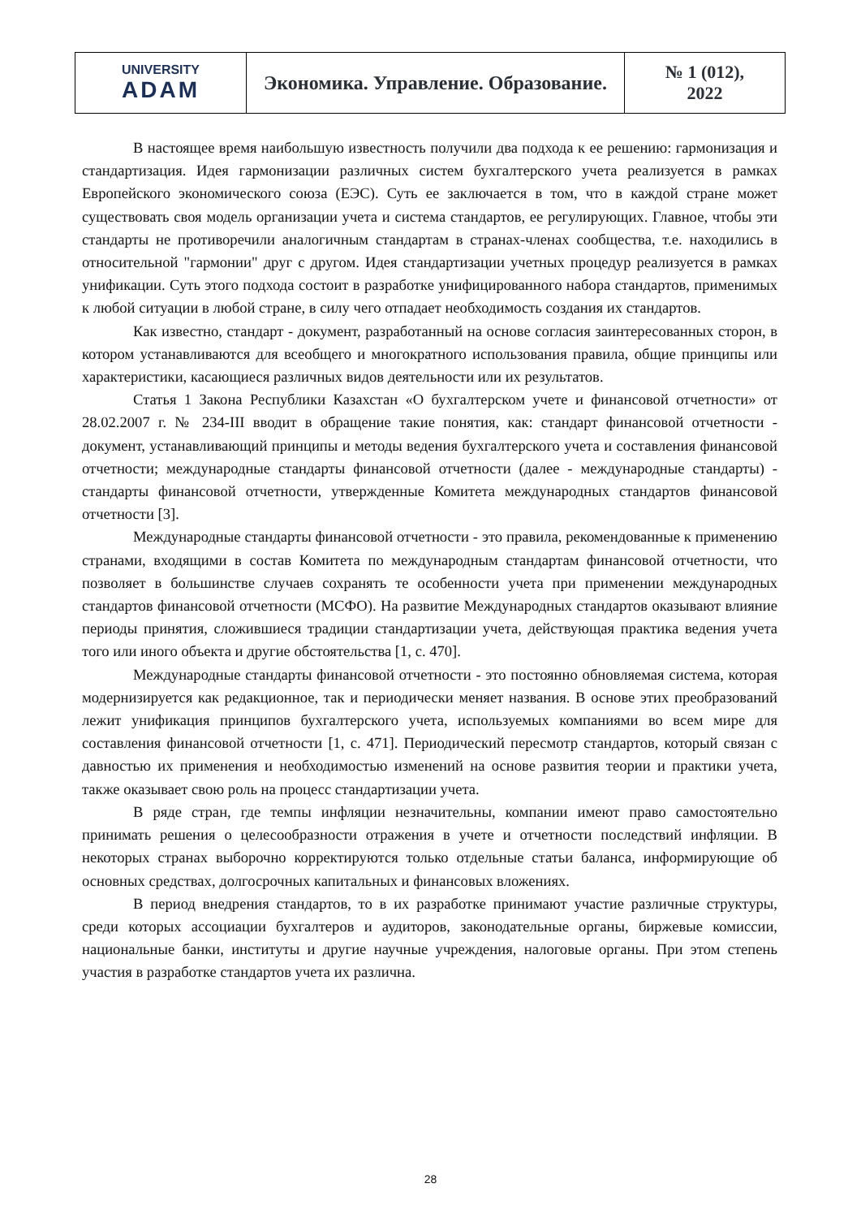| UNIVERSITY ADAM | Экономика. Управление. Образование. | № 1 (012), 2022 |
В настоящее время наибольшую известность получили два подхода к ее решению: гармонизация и стандартизация. Идея гармонизации различных систем бухгалтерского учета реализуется в рамках Европейского экономического союза (ЕЭС). Суть ее заключается в том, что в каждой стране может существовать своя модель организации учета и система стандартов, ее регулирующих. Главное, чтобы эти стандарты не противоречили аналогичным стандартам в странах-членах сообщества, т.е. находились в относительной "гармонии" друг с другом. Идея стандартизации учетных процедур реализуется в рамках унификации. Суть этого подхода состоит в разработке унифицированного набора стандартов, применимых к любой ситуации в любой стране, в силу чего отпадает необходимость создания их стандартов.
Как известно, стандарт - документ, разработанный на основе согласия заинтересованных сторон, в котором устанавливаются для всеобщего и многократного использования правила, общие принципы или характеристики, касающиеся различных видов деятельности или их результатов.
Статья 1 Закона Республики Казахстан «О бухгалтерском учете и финансовой отчетности» от 28.02.2007 г. № 234-III вводит в обращение такие понятия, как: стандарт финансовой отчетности - документ, устанавливающий принципы и методы ведения бухгалтерского учета и составления финансовой отчетности; международные стандарты финансовой отчетности (далее - международные стандарты) - стандарты финансовой отчетности, утвержденные Комитета международных стандартов финансовой отчетности [3].
Международные стандарты финансовой отчетности - это правила, рекомендованные к применению странами, входящими в состав Комитета по международным стандартам финансовой отчетности, что позволяет в большинстве случаев сохранять те особенности учета при применении международных стандартов финансовой отчетности (МСФО). На развитие Международных стандартов оказывают влияние периоды принятия, сложившиеся традиции стандартизации учета, действующая практика ведения учета того или иного объекта и другие обстоятельства [1, с. 470].
Международные стандарты финансовой отчетности - это постоянно обновляемая система, которая модернизируется как редакционное, так и периодически меняет названия. В основе этих преобразований лежит унификация принципов бухгалтерского учета, используемых компаниями во всем мире для составления финансовой отчетности [1, с. 471]. Периодический пересмотр стандартов, который связан с давностью их применения и необходимостью изменений на основе развития теории и практики учета, также оказывает свою роль на процесс стандартизации учета.
В ряде стран, где темпы инфляции незначительны, компании имеют право самостоятельно принимать решения о целесообразности отражения в учете и отчетности последствий инфляции. В некоторых странах выборочно корректируются только отдельные статьи баланса, информирующие об основных средствах, долгосрочных капитальных и финансовых вложениях.
В период внедрения стандартов, то в их разработке принимают участие различные структуры, среди которых ассоциации бухгалтеров и аудиторов, законодательные органы, биржевые комиссии, национальные банки, институты и другие научные учреждения, налоговые органы. При этом степень участия в разработке стандартов учета их различна.
28